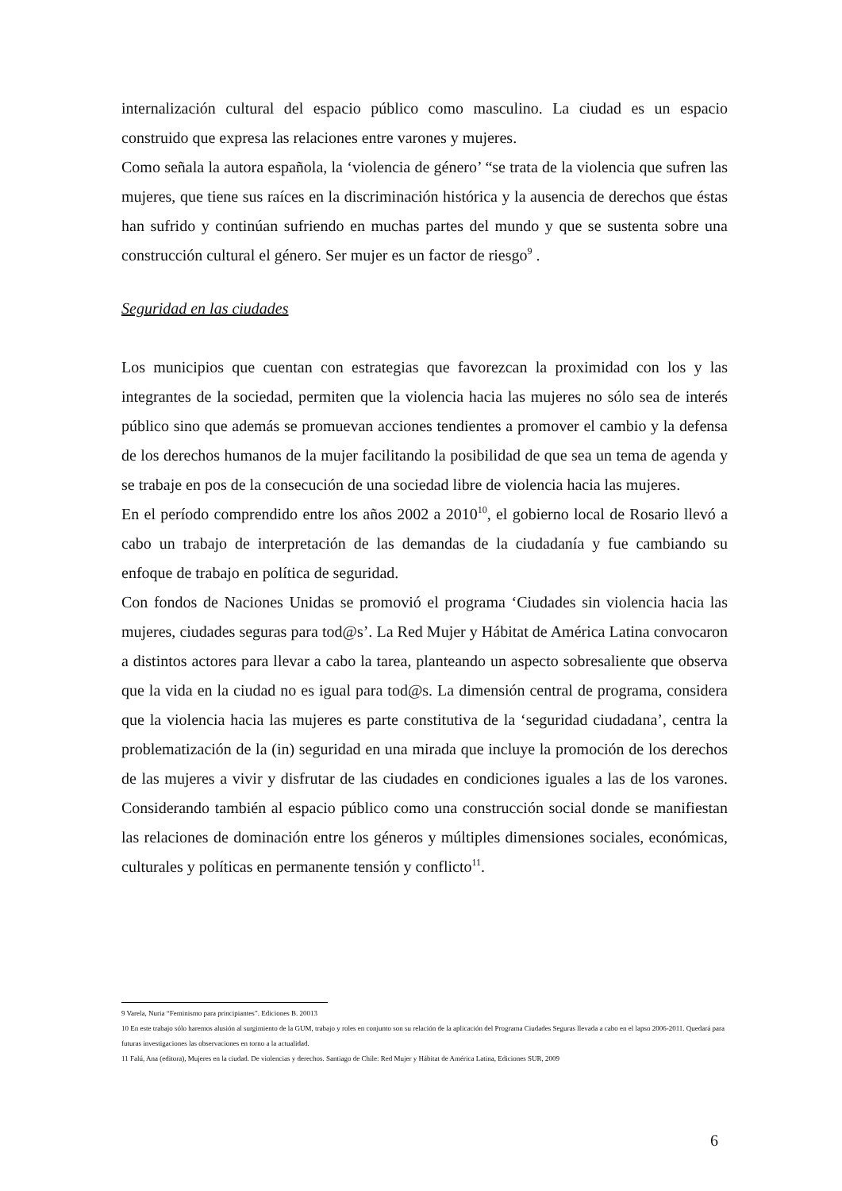internalización cultural del espacio público como masculino. La ciudad es un espacio construido que expresa las relaciones entre varones y mujeres.
Como señala la autora española, la ‘violencia de género’ “se trata de la violencia que sufren las mujeres, que tiene sus raíces en la discriminación histórica y la ausencia de derechos que éstas han sufrido y continúan sufriendo en muchas partes del mundo y que se sustenta sobre una construcción cultural el género. Ser mujer es un factor de riesgo<sup>9</sup> .
Seguridad en las ciudades
Los municipios que cuentan con estrategias que favorezcan la proximidad con los y las integrantes de la sociedad, permiten que la violencia hacia las mujeres no sólo sea de interés público sino que además se promuevan acciones tendientes a promover el cambio y la defensa de los derechos humanos de la mujer facilitando la posibilidad de que sea un tema de agenda y se trabaje en pos de la consecución de una sociedad libre de violencia hacia las mujeres.
En el período comprendido entre los años 2002 a 2010<sup>10</sup>, el gobierno local de Rosario llevó a cabo un trabajo de interpretación de las demandas de la ciudadanía y fue cambiando su enfoque de trabajo en política de seguridad.
Con fondos de Naciones Unidas se promovió el programa ‘Ciudades sin violencia hacia las mujeres, ciudades seguras para tod@s’. La Red Mujer y Hábitat de América Latina convocaron a distintos actores para llevar a cabo la tarea, planteando un aspecto sobresaliente que observa que la vida en la ciudad no es igual para tod@s. La dimensión central de programa, considera que la violencia hacia las mujeres es parte constitutiva de la ‘seguridad ciudadana’, centra la problematización de la (in) seguridad en una mirada que incluye la promoción de los derechos de las mujeres a vivir y disfrutar de las ciudades en condiciones iguales a las de los varones. Considerando también al espacio público como una construcción social donde se manifiestan las relaciones de dominación entre los géneros y múltiples dimensiones sociales, económicas, culturales y políticas en permanente tensión y conflicto<sup>11</sup>.
9 Varela, Nuria “Feminismo para principiantes”. Ediciones B. 20013
10 En este trabajo sólo haremos alusión al surgimiento de la GUM, trabajo y roles en conjunto son su relación de la aplicación del Programa Ciudades Seguras llevada a cabo en el lapso 2006-2011. Quedará para futuras investigaciones las observaciones en torno a la actualidad.
11 Falú, Ana (editora), Mujeres en la ciudad. De violencias y derechos. Santiago de Chile: Red Mujer y Hábitat de América Latina, Ediciones SUR, 2009
6